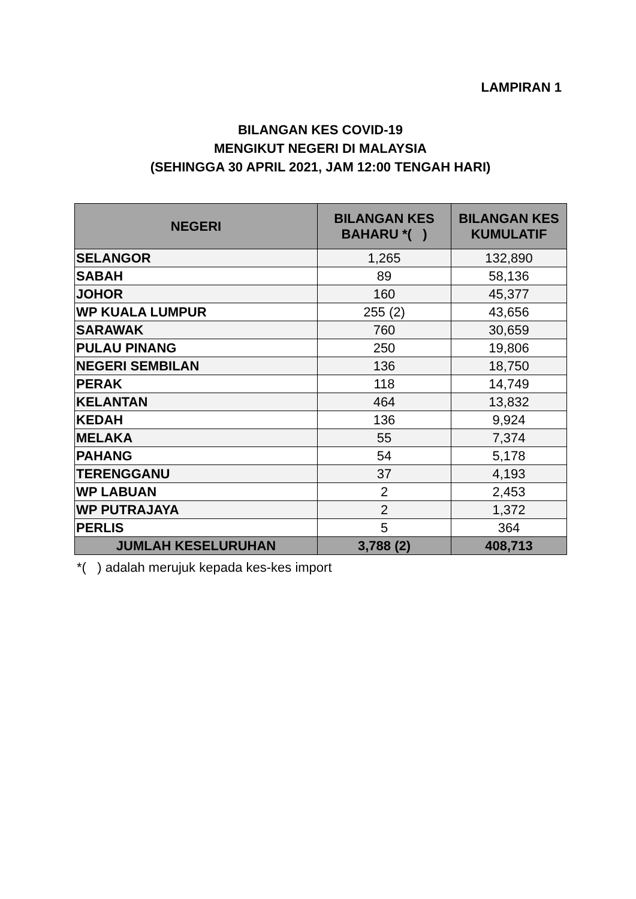LAMPIRAN 1
BILANGAN KES COVID-19
MENGIKUT NEGERI DI MALAYSIA
(SEHINGGA 30 APRIL 2021, JAM 12:00 TENGAH HARI)
| NEGERI | BILANGAN KES BAHARU *( ) | BILANGAN KES KUMULATIF |
| --- | --- | --- |
| SELANGOR | 1,265 | 132,890 |
| SABAH | 89 | 58,136 |
| JOHOR | 160 | 45,377 |
| WP KUALA LUMPUR | 255 (2) | 43,656 |
| SARAWAK | 760 | 30,659 |
| PULAU PINANG | 250 | 19,806 |
| NEGERI SEMBILAN | 136 | 18,750 |
| PERAK | 118 | 14,749 |
| KELANTAN | 464 | 13,832 |
| KEDAH | 136 | 9,924 |
| MELAKA | 55 | 7,374 |
| PAHANG | 54 | 5,178 |
| TERENGGANU | 37 | 4,193 |
| WP LABUAN | 2 | 2,453 |
| WP PUTRAJAYA | 2 | 1,372 |
| PERLIS | 5 | 364 |
| JUMLAH KESELURUHAN | 3,788 (2) | 408,713 |
*( ) adalah merujuk kepada kes-kes import